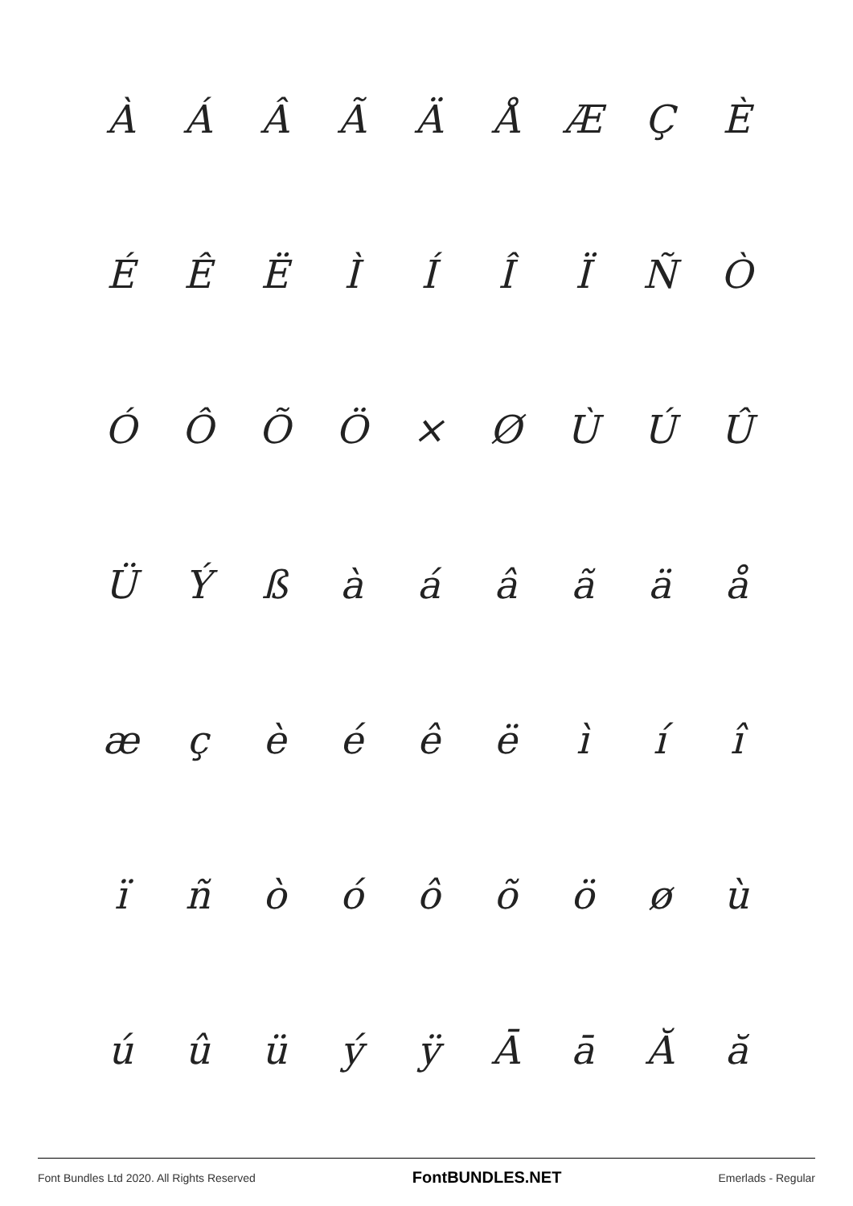À Á Â Ã Ä Å Æ Ç È
É Ê Ë Ì Í Î Ï Ñ Ò
Ó Ô Õ Ö × Ø Ù Ú Û
Ü Ý ß à á â ã ä å
æ ç è é ê ë ì í î
ï ñ ò ó ô õ ö ø ù
ú û ü ý ÿ Ā ā Ă ă
Font Bundles Ltd 2020. All Rights Reserved FontBUNDLES.NET Emerlads - Regular